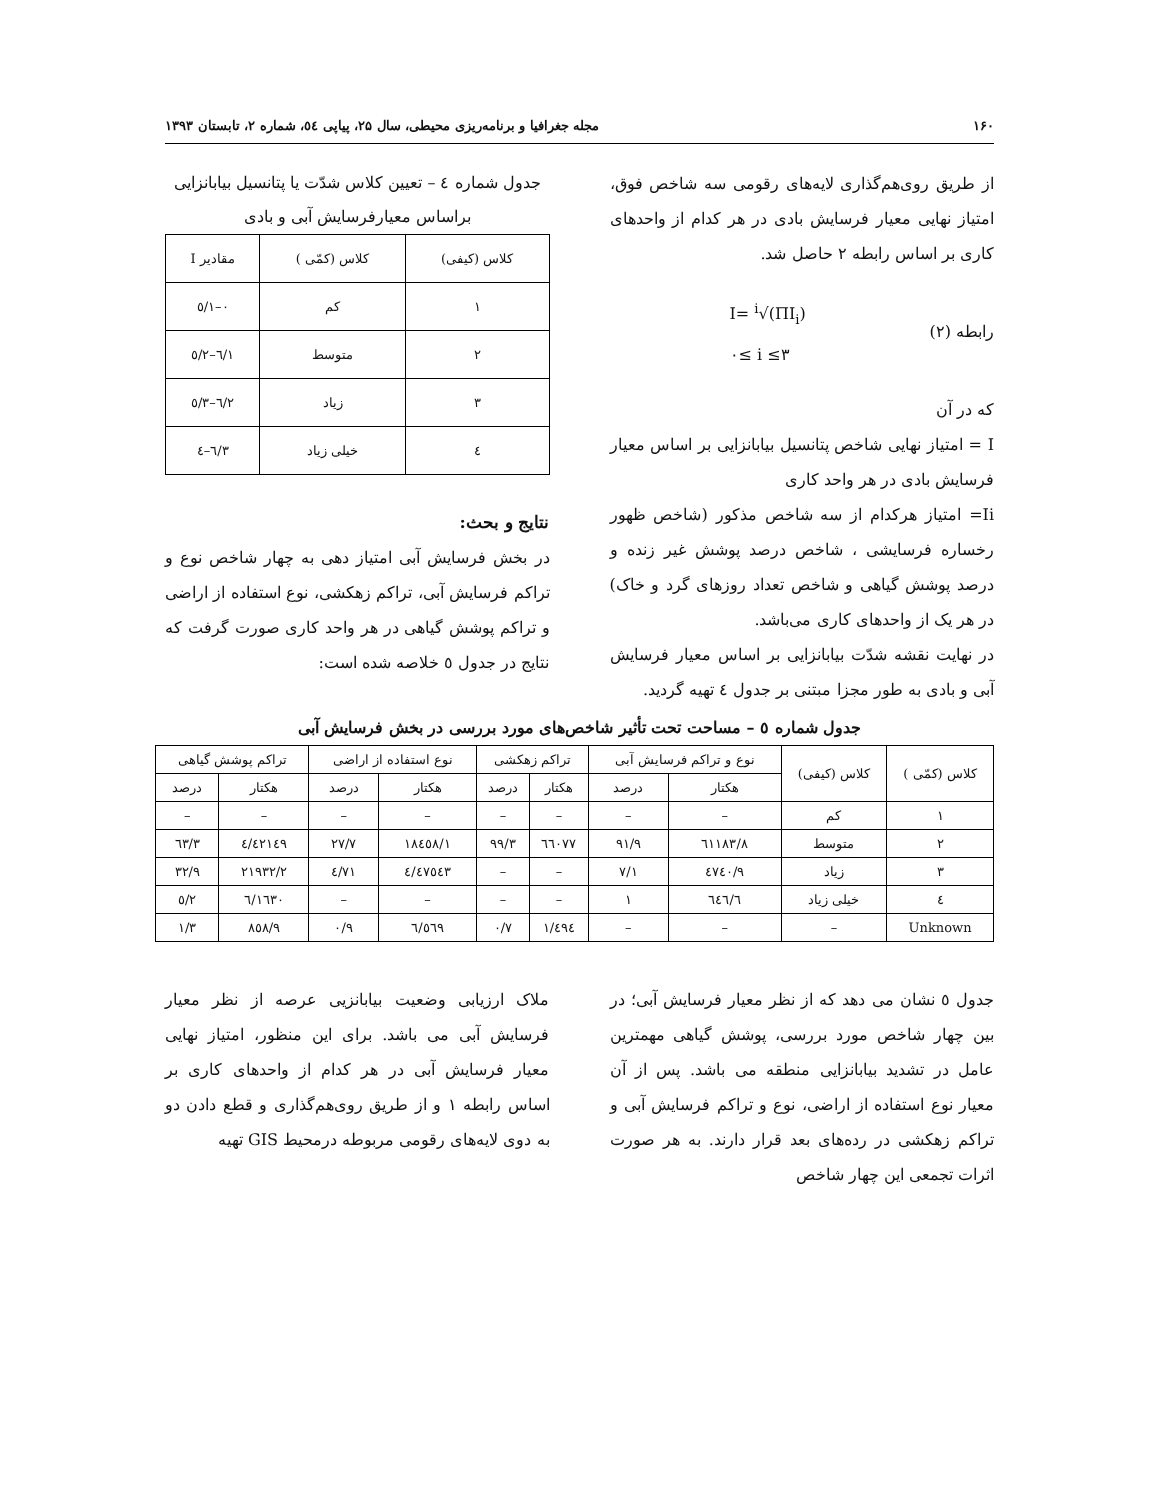۱۶۰ مجله جغرافیا و برنامه‌ریزی محیطی، سال ۲۵، پیاپی ٥٤، شماره ۲، تابستان ۱۳۹۳
از طریق روی‌هم‌گذاری لایه‌های رقومی سه شاخص فوق، امتیاز نهایی معیار فرسایش بادی در هر کدام از واحدهای کاری بر اساس رابطه ۲ حاصل شد.
رابطه (۲) I= <sup>i</sup>√(ΠI<sub>i</sub>)
۰≤ i ≤۳
که در آن
I = امتیاز نهایی شاخص پتانسیل بیابانزایی بر اساس معیار فرسایش بادی در هر واحد کاری
Ii= امتیاز هرکدام از سه شاخص مذکور (شاخص ظهور رخساره فرسایشی ، شاخص درصد پوشش غیر زنده و درصد پوشش گیاهی و شاخص تعداد روزهای گرد و خاک) در هر یک از واحدهای کاری می‌باشد.
در نهایت نقشه شدّت بیابانزایی بر اساس معیار فرسایش آبی و بادی به طور مجزا مبتنی بر جدول ٤ تهیه گردید.
جدول شماره ٤ – تعیین کلاس شدّت یا پتانسیل بیابانزایی براساس معیارفرسایش آبی و بادی
| کلاس (کیفی) | کلاس (کمّی ) | مقادیر I |
| --- | --- | --- |
| ۱ | کم | ۰–۱/٥ |
| ۲ | متوسط | ۱/٦–۲/٥ |
| ۳ | زیاد | ۲/٦–۳/٥ |
| ٤ | خیلی زیاد | ۳/٦–٤ |
نتایج و بحث:
در بخش فرسایش آبی امتیاز دهی به چهار شاخص نوع و تراکم فرسایش آبی، تراکم زهکشی، نوع استفاده از اراضی و تراکم پوشش گیاهی در هر واحد کاری صورت گرفت که نتایج در جدول ٥ خلاصه شده است:
جدول شماره ٥ – مساحت تحت تأثیر شاخص‌های مورد بررسی در بخش فرسایش آبی
| کلاس (کمّی ) | کلاس (کیفی) | نوع و تراکم فرسایش آبی | | تراکم زهکشی | | نوع استفاده از اراضی | | تراکم پوشش گیاهی | |
| --- | --- | --- | --- | --- | --- | --- | --- | --- | --- |
| | | هکتار | درصد | هکتار | درصد | هکتار | درصد | هکتار | درصد |
| ۱ | کم | – | – | – | – | – | – | – | – |
| ۲ | متوسط | ٦۱۱۸۳/۸ | ۹۱/۹ | ٦٦۰۷۷ | ۹۹/۳ | ۱۸٤٥۸/۱ | ۲۷/۷ | ٤۲۱٤۹/٤ | ٦۳/۳ |
| ۳ | زیاد | ٤۷٤۰/۹ | ۷/۱ | – | – | ٤۷٥٤۳/٤ | ۷۱/٤ | ۲۱۹۳۲/۲ | ۳۲/۹ |
| ٤ | خیلی زیاد | ٦٤٦/٦ | ۱ | – | – | – | – | ۱٦۳۰/٦ | ۲/٥ |
| Unknown | – | – | – | ٤۹٤/۱ | ۰/۷ | ٥٦۹/٦ | ۰/۹ | ۸٥۸/۹ | ۱/۳ |
جدول ٥ نشان می دهد که از نظر معیار فرسایش آبی؛ در بین چهار شاخص مورد بررسی، پوشش گیاهی مهمترین عامل در تشدید بیابانزایی منطقه می باشد. پس از آن معیار نوع استفاده از اراضی، نوع و تراکم فرسایش آبی و تراکم زهکشی در رده‌های بعد قرار دارند. به هر صورت اثرات تجمعی این چهار شاخص
ملاک ارزیابی وضعیت بیابانزیی عرصه از نظر معیار فرسایش آبی می باشد. برای این منظور، امتیاز نهایی معیار فرسایش آبی در هر کدام از واحدهای کاری بر اساس رابطه ۱ و از طریق روی‌هم‌گذاری و قطع دادن دو به دوی لایه‌های رقومی مربوطه درمحیط GIS تهیه